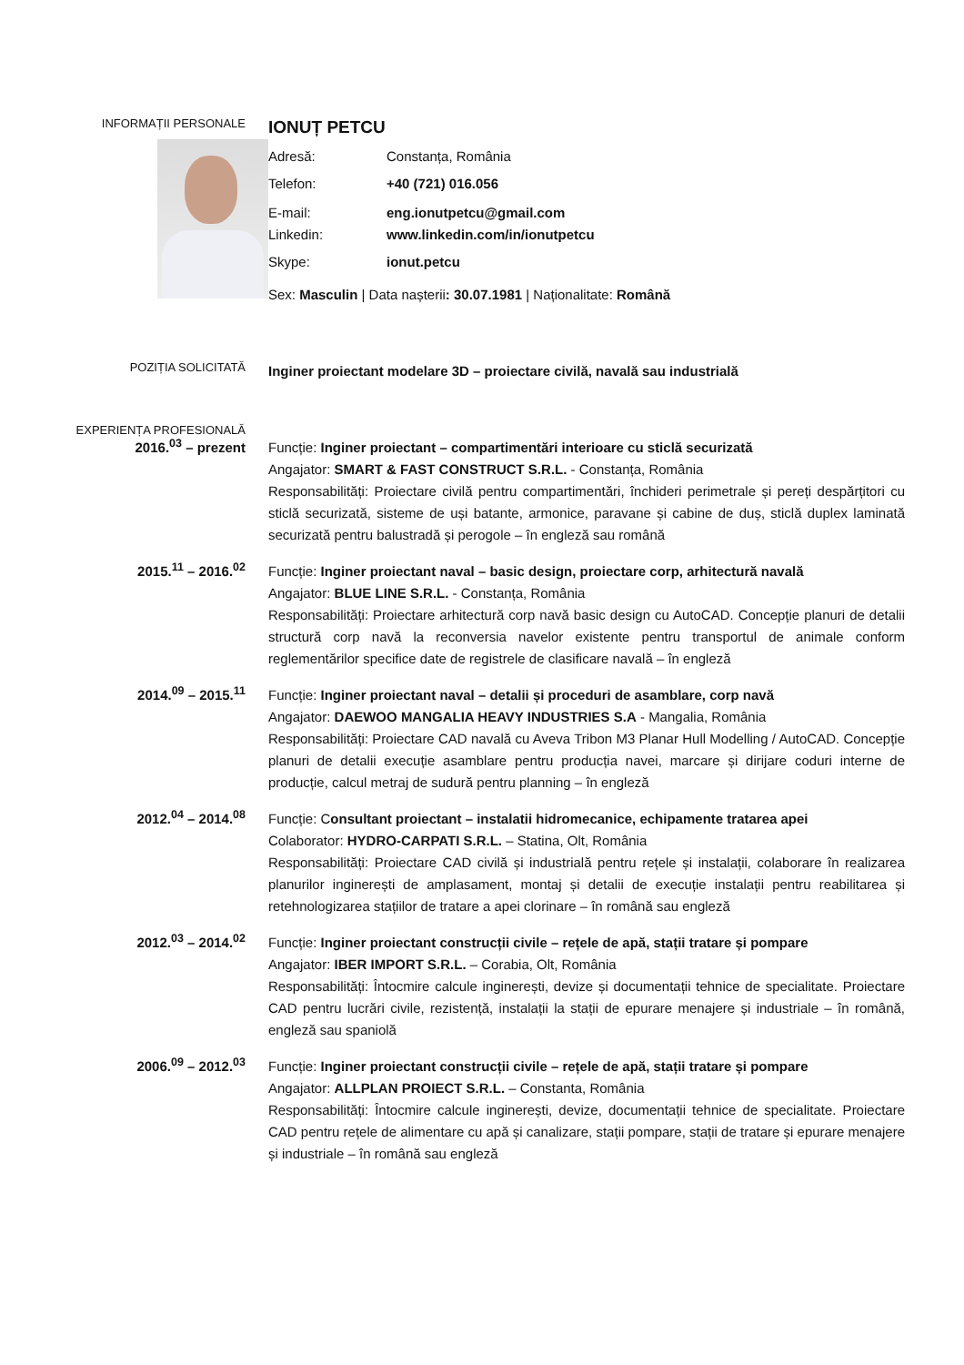INFORMAȚII PERSONALE
IONUȚ PETCU
Adresă: Constanța, România
Telefon: +40 (721) 016.056
E-mail: eng.ionutpetcu@gmail.com
Linkedin: www.linkedin.com/in/ionutpetcu
Skype: ionut.petcu
Sex: Masculin | Data nașterii: 30.07.1981 | Naționalitate: Română
POZIȚIA SOLICITATĂ
Inginer proiectant modelare 3D – proiectare civilă, navală sau industrială
EXPERIENȚA PROFESIONALĂ
2016.<sup>03</sup> – prezent
Funcție: Inginer proiectant – compartimentări interioare cu sticlă securizată
Angajator: SMART & FAST CONSTRUCT S.R.L. - Constanța, România
Responsabilități: Proiectare civilă pentru compartimentări, închideri perimetrale și pereți despărțitori cu sticlă securizată, sisteme de uși batante, armonice, paravane și cabine de duș, sticlă duplex laminată securizată pentru balustradă și perogole – în engleză sau română
2015.<sup>11</sup> – 2016.<sup>02</sup>
Funcție: Inginer proiectant naval – basic design, proiectare corp, arhitectură navală
Angajator: BLUE LINE S.R.L. - Constanța, România
Responsabilități: Proiectare arhitectură corp navă basic design cu AutoCAD. Concepție planuri de detalii structură corp navă la reconversia navelor existente pentru transportul de animale conform reglementărilor specifice date de registrele de clasificare navală – în engleză
2014.<sup>09</sup> – 2015.<sup>11</sup>
Funcție: Inginer proiectant naval – detalii și proceduri de asamblare, corp navă
Angajator: DAEWOO MANGALIA HEAVY INDUSTRIES S.A - Mangalia, România
Responsabilități: Proiectare CAD navală cu Aveva Tribon M3 Planar Hull Modelling / AutoCAD. Concepție planuri de detalii execuție asamblare pentru producția navei, marcare și dirijare coduri interne de producție, calcul metraj de sudură pentru planning – în engleză
2012.<sup>04</sup> – 2014.<sup>08</sup>
Funcție: Consultant proiectant – instalatii hidromecanice, echipamente tratarea apei
Colaborator: HYDRO-CARPATI S.R.L. – Statina, Olt, România
Responsabilități: Proiectare CAD civilă și industrială pentru rețele și instalații, colaborare în realizarea planurilor inginerești de amplasament, montaj și detalii de execuție instalații pentru reabilitarea și retehnologizarea stațiilor de tratare a apei clorinare – în română sau engleză
2012.<sup>03</sup> – 2014.<sup>02</sup>
Funcție: Inginer proiectant construcții civile – rețele de apă, stații tratare și pompare
Angajator: IBER IMPORT S.R.L. – Corabia, Olt, România
Responsabilități: Întocmire calcule inginerești, devize și documentații tehnice de specialitate. Proiectare CAD pentru lucrări civile, rezistență, instalații la stații de epurare menajere și industriale – în română, engleză sau spaniolă
2006.<sup>09</sup> – 2012.<sup>03</sup>
Funcție: Inginer proiectant construcții civile – rețele de apă, stații tratare și pompare
Angajator: ALLPLAN PROIECT S.R.L. – Constanta, România
Responsabilități: Întocmire calcule inginerești, devize, documentații tehnice de specialitate. Proiectare CAD pentru rețele de alimentare cu apă și canalizare, stații pompare, stații de tratare și epurare menajere și industriale – în română sau engleză